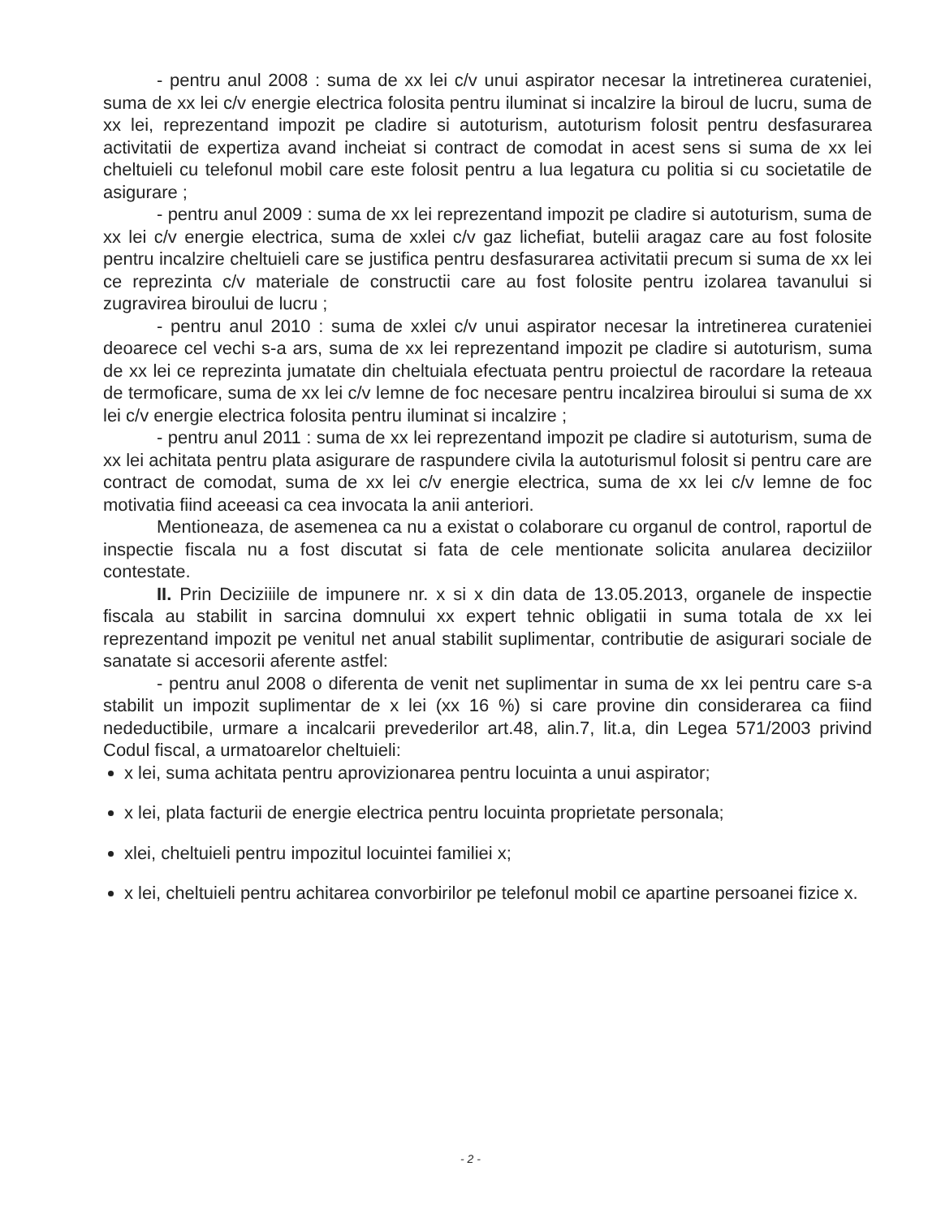- pentru anul 2008 : suma de xx lei c/v unui aspirator necesar la intretinerea curateniei, suma de xx lei c/v energie electrica folosita pentru iluminat si incalzire la biroul de lucru, suma de xx lei, reprezentand impozit pe cladire si autoturism, autoturism folosit pentru desfasurarea activitatii de expertiza avand incheiat si contract de comodat in acest sens si suma de xx lei cheltuieli cu telefonul mobil care este folosit pentru a lua legatura cu politia si cu societatile de asigurare ;
- pentru anul 2009 : suma de xx lei reprezentand impozit pe cladire si autoturism, suma de xx lei c/v energie electrica, suma de xxlei c/v gaz lichefiat, butelii aragaz care au fost folosite pentru incalzire cheltuieli care se justifica pentru desfasurarea activitatii precum si suma de xx lei ce reprezinta c/v materiale de constructii care au fost folosite pentru izolarea tavanului si zugravirea biroului de lucru ;
- pentru anul 2010 : suma de xxlei c/v unui aspirator necesar la intretinerea curateniei deoarece cel vechi s-a ars, suma de xx lei reprezentand impozit pe cladire si autoturism, suma de xx lei ce reprezinta jumatate din cheltuiala efectuata pentru proiectul de racordare la reteaua de termoficare, suma de xx lei c/v lemne de foc necesare pentru incalzirea biroului si suma de xx lei c/v energie electrica folosita pentru iluminat si incalzire ;
- pentru anul 2011 : suma de xx lei reprezentand impozit pe cladire si autoturism, suma de xx lei achitata pentru plata asigurare de raspundere civila la autoturismul folosit si pentru care are contract de comodat, suma de xx lei c/v energie electrica, suma de xx lei c/v lemne de foc motivatia fiind aceeasi ca cea invocata la anii anteriori.
Mentioneaza, de asemenea ca nu a existat o colaborare cu organul de control, raportul de inspectie fiscala nu a fost discutat si fata de cele mentionate solicita anularea deciziilor contestate.
II. Prin Deciziiile de impunere nr. x si x din data de 13.05.2013, organele de inspectie fiscala au stabilit in sarcina domnului xx expert tehnic obligatii in suma totala de xx lei reprezentand impozit pe venitul net anual stabilit suplimentar, contributie de asigurari sociale de sanatate si accesorii aferente astfel:
- pentru anul 2008 o diferenta de venit net suplimentar in suma de xx lei pentru care s-a stabilit un impozit suplimentar de x lei (xx 16 %) si care provine din considerarea ca fiind nedeductibile, urmare a incalcarii prevederilor art.48, alin.7, lit.a, din Legea 571/2003 privind Codul fiscal, a urmatoarelor cheltuieli:
x lei, suma achitata pentru aprovizionarea pentru locuinta a unui aspirator;
x lei, plata facturii de energie electrica pentru locuinta proprietate personala;
xlei, cheltuieli pentru impozitul locuintei familiei x;
x lei, cheltuieli pentru achitarea convorbirilor pe telefonul mobil ce apartine persoanei fizice x.
- 2 -